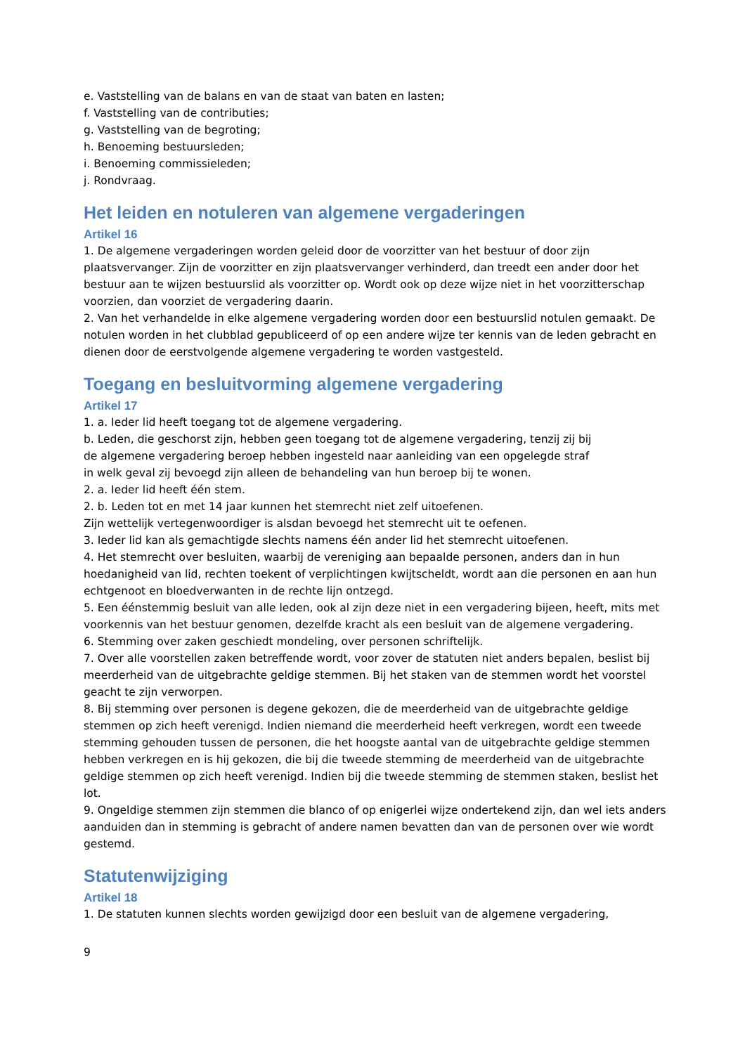e. Vaststelling van de balans en van de staat van baten en lasten;
f. Vaststelling van de contributies;
g. Vaststelling van de begroting;
h. Benoeming bestuursleden;
i. Benoeming commissieleden;
j. Rondvraag.
Het leiden en notuleren van algemene vergaderingen
Artikel 16
1. De algemene vergaderingen worden geleid door de voorzitter van het bestuur of door zijn plaatsvervanger. Zijn de voorzitter en zijn plaatsvervanger verhinderd, dan treedt een ander door het bestuur aan te wijzen bestuurslid als voorzitter op. Wordt ook op deze wijze niet in het voorzitterschap voorzien, dan voorziet de vergadering daarin.
2. Van het verhandelde in elke algemene vergadering worden door een bestuurslid notulen gemaakt. De notulen worden in het clubblad gepubliceerd of op een andere wijze ter kennis van de leden gebracht en dienen door de eerstvolgende algemene vergadering te worden vastgesteld.
Toegang en besluitvorming algemene vergadering
Artikel 17
1. a. Ieder lid heeft toegang tot de algemene vergadering.
b. Leden, die geschorst zijn, hebben geen toegang tot de algemene vergadering, tenzij zij bij
de algemene vergadering beroep hebben ingesteld naar aanleiding van een opgelegde straf
in welk geval zij bevoegd zijn alleen de behandeling van hun beroep bij te wonen.
2. a. Ieder lid heeft één stem.
2. b. Leden tot en met 14 jaar kunnen het stemrecht niet zelf uitoefenen.
Zijn wettelijk vertegenwoordiger is alsdan bevoegd het stemrecht uit te oefenen.
3. Ieder lid kan als gemachtigde slechts namens één ander lid het stemrecht uitoefenen.
4. Het stemrecht over besluiten, waarbij de vereniging aan bepaalde personen, anders dan in hun hoedanigheid van lid, rechten toekent of verplichtingen kwijtscheldt, wordt aan die personen en aan hun echtgenoot en bloedverwanten in de rechte lijn ontzegd.
5. Een éénstemmig besluit van alle leden, ook al zijn deze niet in een vergadering bijeen, heeft, mits met voorkennis van het bestuur genomen, dezelfde kracht als een besluit van de algemene vergadering.
6. Stemming over zaken geschiedt mondeling, over personen schriftelijk.
7. Over alle voorstellen zaken betreffende wordt, voor zover de statuten niet anders bepalen, beslist bij meerderheid van de uitgebrachte geldige stemmen. Bij het staken van de stemmen wordt het voorstel geacht te zijn verworpen.
8. Bij stemming over personen is degene gekozen, die de meerderheid van de uitgebrachte geldige stemmen op zich heeft verenigd. Indien niemand die meerderheid heeft verkregen, wordt een tweede stemming gehouden tussen de personen, die het hoogste aantal van de uitgebrachte geldige stemmen hebben verkregen en is hij gekozen, die bij die tweede stemming de meerderheid van de uitgebrachte geldige stemmen op zich heeft verenigd. Indien bij die tweede stemming de stemmen staken, beslist het lot.
9. Ongeldige stemmen zijn stemmen die blanco of op enigerlei wijze ondertekend zijn, dan wel iets anders aanduiden dan in stemming is gebracht of andere namen bevatten dan van de personen over wie wordt gestemd.
Statutenwijziging
Artikel 18
1. De statuten kunnen slechts worden gewijzigd door een besluit van de algemene vergadering,
9